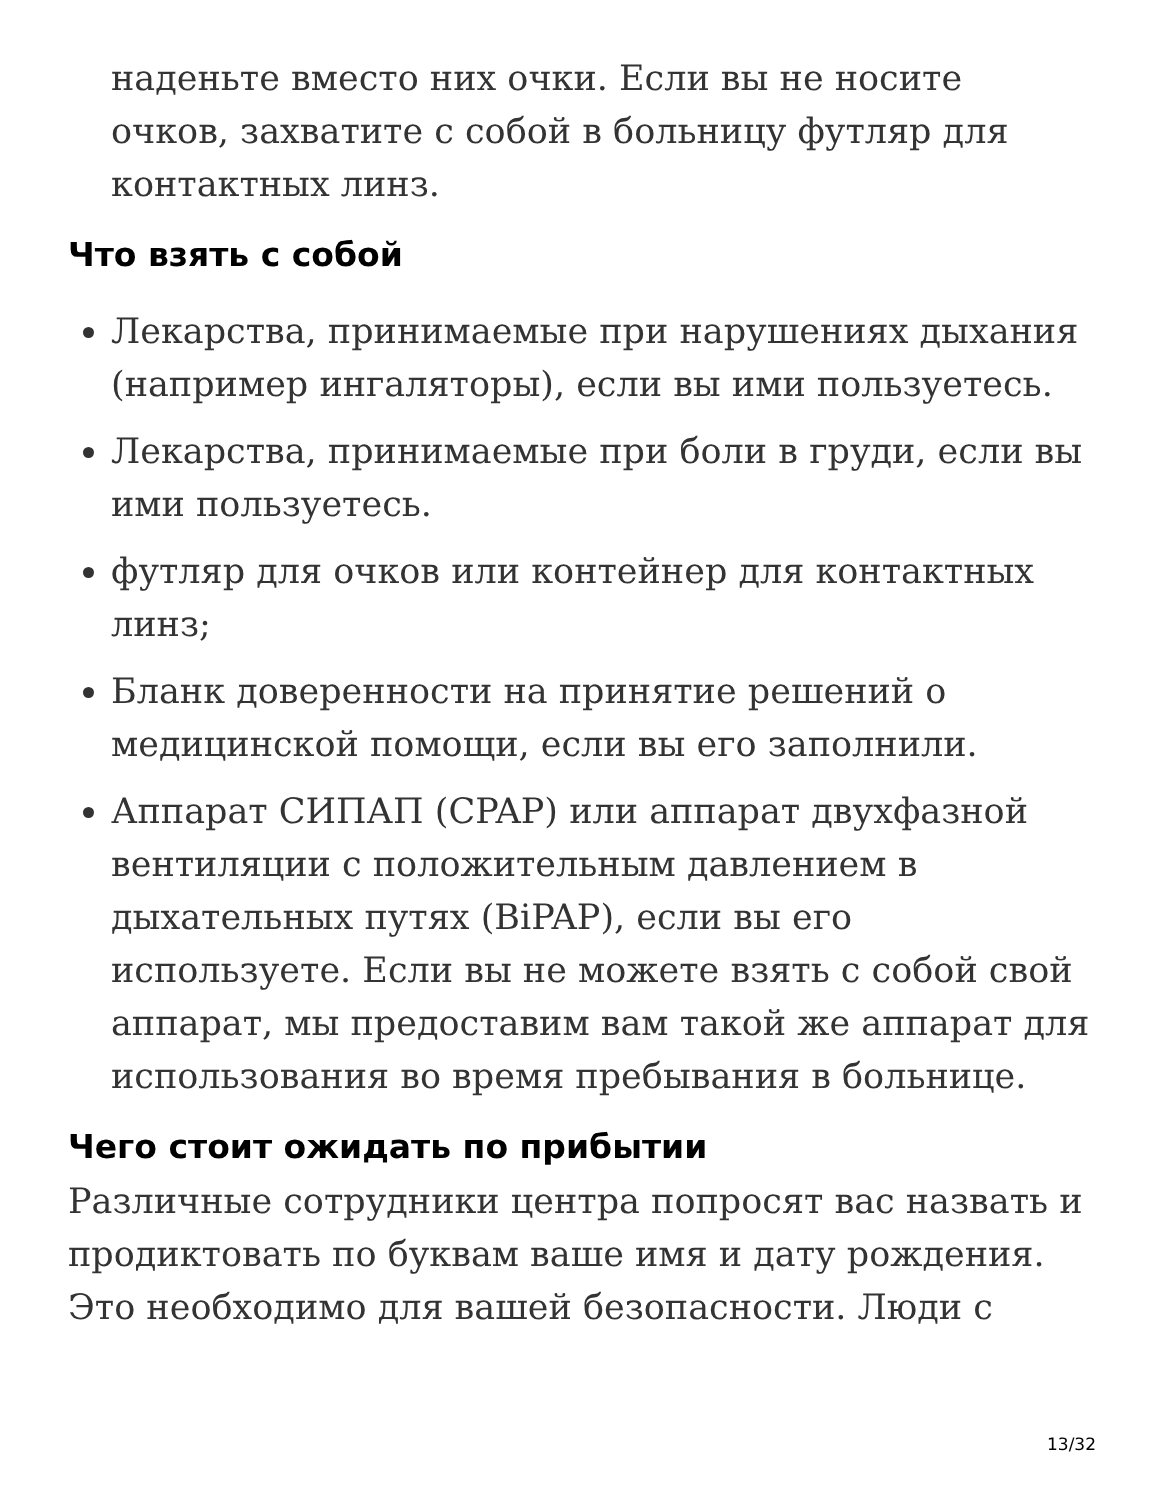наденьте вместо них очки. Если вы не носите очков, захватите с собой в больницу футляр для контактных линз.
Что взять с собой
Лекарства, принимаемые при нарушениях дыхания (например ингаляторы), если вы ими пользуетесь.
Лекарства, принимаемые при боли в груди, если вы ими пользуетесь.
футляр для очков или контейнер для контактных линз;
Бланк доверенности на принятие решений о медицинской помощи, если вы его заполнили.
Аппарат СИПАП (CPAP) или аппарат двухфазной вентиляции с положительным давлением в дыхательных путях (BiPAP), если вы его используете. Если вы не можете взять с собой свой аппарат, мы предоставим вам такой же аппарат для использования во время пребывания в больнице.
Чего стоит ожидать по прибытии
Различные сотрудники центра попросят вас назвать и продиктовать по буквам ваше имя и дату рождения. Это необходимо для вашей безопасности. Люди с
13/32